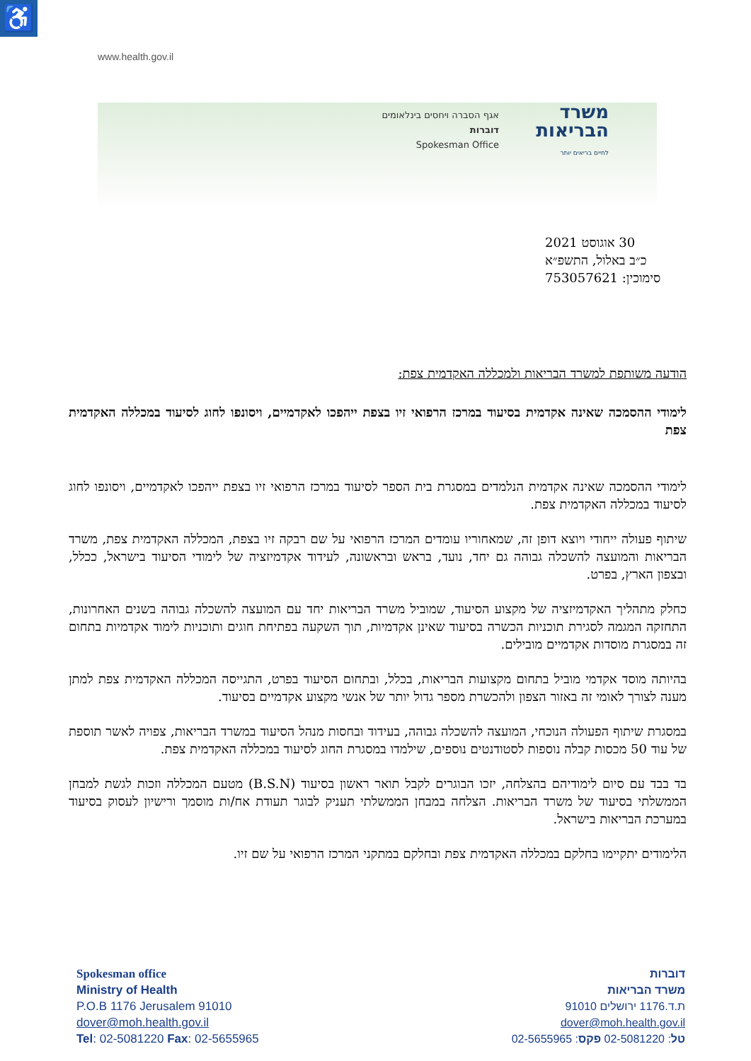♿
www.health.gov.il
משרד הבריאות
לחיים בריאים יותר
אגף הסברה ויחסים בינלאומים
דוברות
Spokesman Office
30 אוגוסט 2021
כ״ב באלול, התשפ״א
סימוכין: 753057621
הודעה משותפת למשרד הבריאות ולמכללה האקדמית צפת:
לימודי ההסמכה שאינה אקדמית בסיעוד במרכז הרפואי זיו בצפת ייהפכו לאקדמיים, ויסונפו לחוג לסיעוד במכללה האקדמית צפת
לימודי ההסמכה שאינה אקדמית הנלמדים במסגרת בית הספר לסיעוד במרכז הרפואי זיו בצפת ייהפכו לאקדמיים, ויסונפו לחוג לסיעוד במכללה האקדמית צפת.
שיתוף פעולה ייחודי ויוצא דופן זה, שמאחוריו עומדים המרכז הרפואי על שם רבקה זיו בצפת, המכללה האקדמית צפת, משרד הבריאות והמועצה להשכלה גבוהה גם יחד, נועד, בראש ובראשונה, לעידוד אקדמיזציה של לימודי הסיעוד בישראל, ככלל, ובצפון הארץ, בפרט.
כחלק מתהליך האקדמיזציה של מקצוע הסיעוד, שמוביל משרד הבריאות יחד עם המועצה להשכלה גבוהה בשנים האחרונות, התחזקה המגמה לסגירת תוכניות הכשרה בסיעוד שאינן אקדמיות, תוך השקעה בפתיחת חוגים ותוכניות לימוד אקדמיות בתחום זה במסגרת מוסדות אקדמיים מובילים.
בהיותה מוסד אקדמי מוביל בתחום מקצועות הבריאות, בכלל, ובתחום הסיעוד בפרט, התגייסה המכללה האקדמית צפת למתן מענה לצורך לאומי זה באזור הצפון ולהכשרת מספר גדול יותר של אנשי מקצוע אקדמיים בסיעוד.
במסגרת שיתוף הפעולה הנוכחי, המועצה להשכלה גבוהה, בעידוד ובחסות מנהל הסיעוד במשרד הבריאות, צפויה לאשר תוספת של עוד 50 מכסות קבלה נוספות לסטודנטים נוספים, שילמדו במסגרת החוג לסיעוד במכללה האקדמית צפת.
בד בבד עם סיום לימודיהם בהצלחה, יזכו הבוגרים לקבל תואר ראשון בסיעוד (B.S.N) מטעם המכללה וזכות לגשת למבחן הממשלתי בסיעוד של משרד הבריאות. הצלחה במבחן הממשלתי תעניק לבוגר תעודת אח/ות מוסמך ורישיון לעסוק בסיעוד במערכת הבריאות בישראל.
הלימודים יתקיימו בחלקם במכללה האקדמית צפת ובחלקם במתקני המרכז הרפואי על שם זיו.
Spokesman office
Ministry of Health
P.O.B 1176 Jerusalem 91010
dover@moh.health.gov.il
Tel: 02-5081220 Fax: 02-5655965
דוברות
משרד הבריאות
ת.ד.1176 ירושלים 91010
dover@moh.health.gov.il
טל: 02-5081220 פקס: 02-5655965